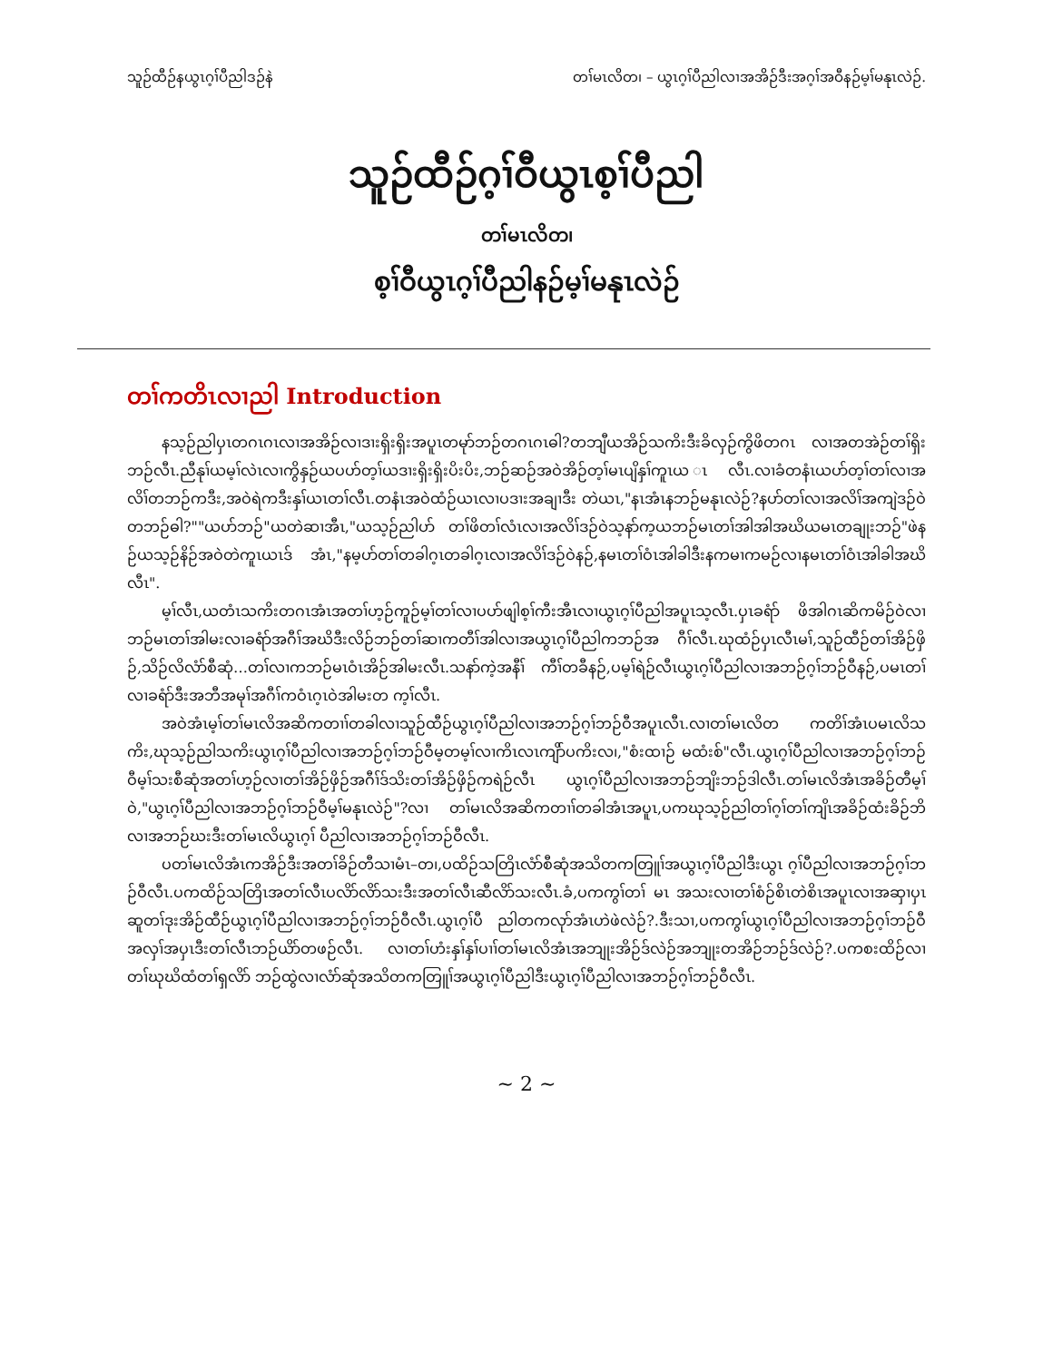သူဉ်ထီဉ်နယွၤဂ့ၢ်ပီညါဒဉ်နဲ တၢ်မၤလိတ၊ – ယွၤဂ့ၢ်ပီညါလၢအအိဉ်ဒီးအဂ့ၢ်အဝီနဉ်မ့ၢ်မနုၤလဲဉ်.
သူဉ်ထီဉ်ဂ့ၢ်ဝီယွၤစ့ၢ်ပီညါ
တၢ်မၤလိတ၊
စ့ၢ်ဝီယွၤဂ့ၢ်ပီညါနဉ်မ့ၢ်မနုၤလဲဉ်
တၢ်ကတိၤလၢညါ Introduction
နသ့ဉ်ညါပှၤတဂၤဂၤလၢအအိဉ်လၢဒၢးရှိးရှိးအပူၤတမုာ်ဘဉ်တဂၤဂၤဓါ?တဘျီယအိဉ်သကိးဒီးခိလှဉ်ကွိဖိတဂၤ လၢအတအဲဉ်တၢ်ရှိးဘဉ်လီၤ.ညီနုၢ်ယမ့ၢ်လဲၤလၢကွိနှဉ်ယပဟ်တ့ၢ်ယဒၢးရှိးရှိးပိးပိး,ဘဉ်ဆဉ်အဝဲအိဉ်တ့ၢ်မၤပျိနှၢ်ကူၤယ ၤလီၤ.လၢခံတနံၤယပာ်တ့ၢ်တၢ်လၢအလိၢ်တဘဉ်ကဒီး,အဝဲရဲကဒီးနှၢ်ယၤတၢ်လီၤ.တနံၤအဝဲထံဉ်ယၤလၢပဒၢးအချၢဒီး တဲယၤ,"နၤအံၤနဘဉ်မနုၤလဲဉ်?နပာ်တၢ်လၢအလိၢ်အကျဲဒဉ်ဝဲတဘဉ်ဓါ?""ယပာ်ဘဉ်"ယတဲဆၢအီၤ,"ယသ့ဉ်ညါပာ် တၢ်ဖိတၢ်လံၤလၢအလိၢ်ဒဉ်ဝဲသ့နာ်က့ယဘဉ်မၤတၢ်အါအါအဃိယမၤတချုးဘဉ်"ဖဲနဉ်ယသ့ဉ်နိဉ်အဝဲတဲကူၤယၤဒ် အံၤ,"နမ့ပာ်တၢ်တခါဂ့ၤတခါဂ့ၤလၢအလိၢ်ဒဉ်ဝဲနဉ်,နမၤတၢ်ဝံၤအါခါဒီးနကမၢကမဉ်လၢနမၤတၢ်ဝံၤအါခါအဃိလီၤ".
မ့ၢ်လီၤ,ယတံၤသကိးတဂၤအံၤအတၢ်ဟ့ဉ်ကူဉ်မ့ၢ်တၢ်လၢပပာ်ဖျါစ့ၢ်ကီးအီၤလၢယွၤဂ့ၢ်ပီညါအပူၤသ့လီၤ.ပှၤခရံာ် ဖိအါဂၤဆိကမိဉ်ဝဲလၢဘဉ်မၤတၢ်အါမးလၢခရံာ်အဂီၢ်အဃိဒီးလိဉ်ဘဉ်တၢ်ဆၢကတီၢ်အါလၢအယွၤဂ့ၢ်ပီညါကဘဉ်အ ဂီၢ်လီၤ.ဃုထံဉ်ပှၤလီၤမၢ်,သူဉ်ထီဉ်တၢ်အိဉ်ဖှိဉ်,သိဉ်လိလံာ်စီဆုံ…တၢ်လၢကဘဉ်မၤဝံၤအိဉ်အါမးလီၤ.သနာ်ကဲ့အနီၢ် ကီၢ်တခီနဉ်,ပမ့ၢ်ရဲဉ်လီၤယွၤဂ့ၢ်ပီညါလၢအဘဉ်ဂ့ၢ်ဘဉ်ဝီနဉ်,ပမၤတၢ်လၢခရံာ်ဒီးအဘီအမုၢ်အဂီၢ်ကဝံၤဂ့ၤဝဲအါမးတ က့ၢ်လီၤ.
အဝဲအံၤမ့ၢ်တၢ်မၤလိအဆိကတၢၢ်တခါလၢသူဉ်ထီဉ်ယွၤဂ့ၢ်ပီညါလၢအဘဉ်ဂ့ၢ်ဘဉ်ဝီအပူၤလီၤ.လၢတၢ်မၤလိတ ကတိၢ်အံၤပမၤလိသကိး,ဃုသ့ဉ်ညါသကိးယွၤဂ့ၢ်ပီညါလၢအဘဉ်ဂ့ၢ်ဘဉ်ဝီမ့တမ့ၢ်လၢကိၤလၤကျိာ်ပကိးလ၊,"စံးထၢဉ် မထံးစ်"လီၤ.ယွၤဂ့ၢ်ပီညါလၢအဘဉ်ဂ့ၢ်ဘဉ်ဝီမ့ၢ်သးစီဆုံအတၢ်ဟ့ဉ်လၢတၢ်အိဉ်ဖှိဉ်အဂီၢ်ဒ်သိးတၢ်အိဉ်ဖှိဉ်ကရဲဉ်လီၤ ယွၤဂ့ၢ်ပီညါလၢအဘဉ်ဘျိးဘဉ်ဒါလီၤ.တၢ်မၤလိအံၤအခိဉ်တီမ့ၢ်ဝဲ,"ယွၤဂ့ၢ်ပီညါလၢအဘဉ်ဂ့ၢ်ဘဉ်ဝီမ့ၢ်မနုၤလဲဉ်"?လၢ တၢ်မၤလိအဆိကတၢၢ်တခါအံၤအပူၤ,ပကဃုသ့ဉ်ညါတၢ်ဂ့ၢ်တၢ်ကျိၤအခိဉ်ထံးခိဉ်ဘိလၢအဘဉ်ဃးဒီးတၢ်မၤလိယွၤဂ့ၢ် ပီညါလၢအဘဉ်ဂ့ၢ်ဘဉ်ဝီလီၤ.
ပတၢ်မၤလိအံၤကအိဉ်ဒီးအတၢ်ခိဉ်တီသၢမံၤ–တ၊,ပထိဉ်သတြိၤလံာ်စီဆုံအသိတကတြူၢ်အယွၤဂ့ၢ်ပီညါဒီးယွၤ ဂ့ၢ်ပီညါလၢအဘဉ်ဂ့ၢ်ဘဉ်ဝီလီၤ.ပကထိဉ်သတြိၤအတၢ်လီၤပလိာ်လိာ်သးဒီးအတၢ်လီၤဆီလိာ်သးလီၤ.ခံ,ပကကွၢ်တၢ် မၤ အသးလၢတၢ်စံဉ်စိၤတဲစိၤအပူၤလၢအဆှၢပှၤဆူတၢ်ဒုးအိဉ်ထီဉ်ယွၤဂ့ၢ်ပီညါလၢအဘဉ်ဂ့ၢ်ဘဉ်ဝီလီၤ.ယွၤဂ့ၢ်ပီ ညါတကလုာ်အံၤဟဲဖဲလဲဉ်?.ဒီးသၢ,ပကကွၢ်ယွၤဂ့ၢ်ပီညါလၢအဘဉ်ဂ့ၢ်ဘဉ်ဝီအလှၢ်အပှၤဒီးတၢ်လီၤဘဉ်ယိာ်တဖဉ်လီၤ. လၢတၢ်ဟံးနှၢ်နှၢ်ပၢၢ်တၢ်မၤလိအံၤအဘျုးအိဉ်ဒ်လဲဉ်အဘျုးတအိဉ်ဘဉ်ဒ်လဲဉ်?.ပကစးထိဉ်လၢတၢ်ဃုဃိထံတၢ်ရှလိာ် ဘဉ်ထွဲလၢလံာ်ဆုံအသိတကတြူၢ်အယွၤဂ့ၢ်ပီညါဒီးယွၤဂ့ၢ်ပီညါလၢအဘဉ်ဂ့ၢ်ဘဉ်ဝီလီၤ.
~ 2 ~